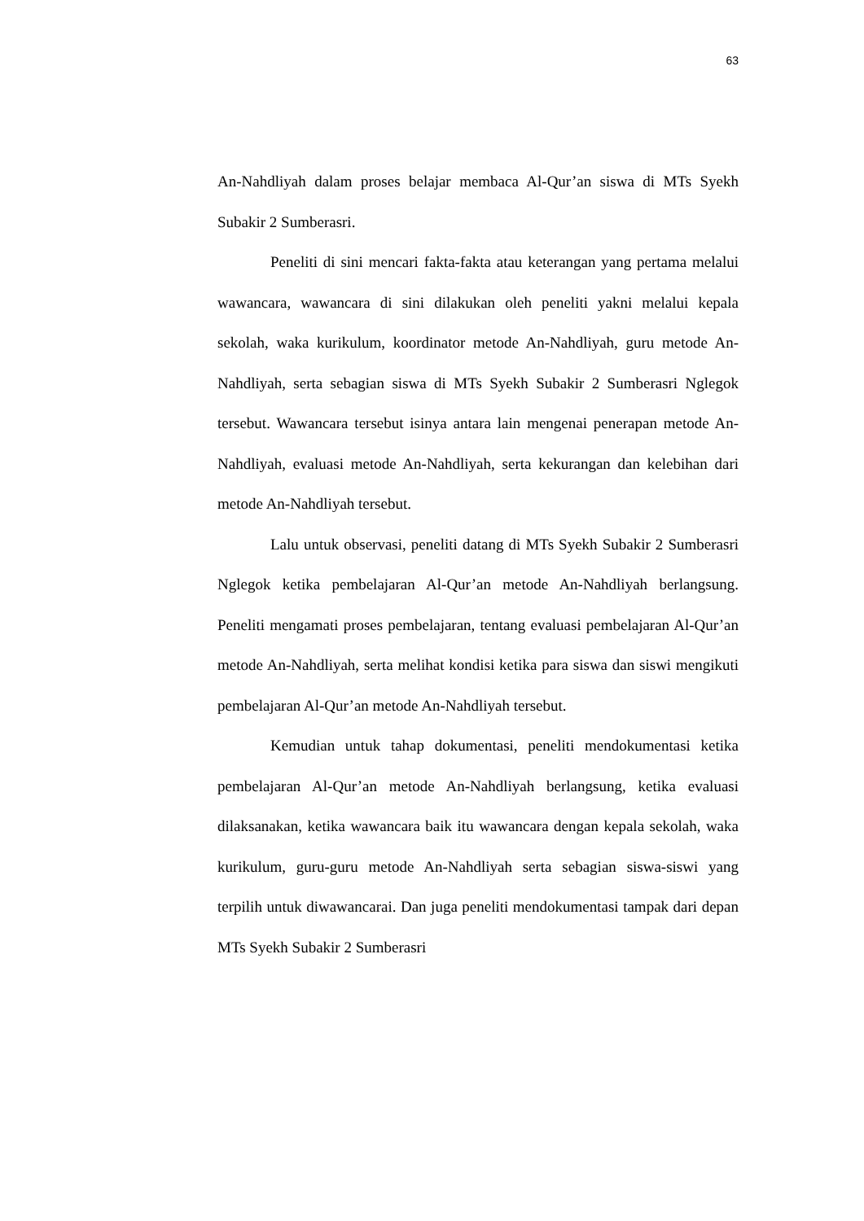63
An-Nahdliyah dalam proses belajar membaca Al-Qur’an siswa di MTs Syekh Subakir 2 Sumberasri.
Peneliti di sini mencari fakta-fakta atau keterangan yang pertama melalui wawancara, wawancara di sini dilakukan oleh peneliti yakni melalui kepala sekolah, waka kurikulum, koordinator metode An-Nahdliyah, guru metode An-Nahdliyah, serta sebagian siswa di MTs Syekh Subakir 2 Sumberasri Nglegok tersebut. Wawancara tersebut isinya antara lain mengenai penerapan metode An-Nahdliyah, evaluasi metode An-Nahdliyah, serta kekurangan dan kelebihan dari metode An-Nahdliyah tersebut.
Lalu untuk observasi, peneliti datang di MTs Syekh Subakir 2 Sumberasri Nglegok ketika pembelajaran Al-Qur’an metode An-Nahdliyah berlangsung. Peneliti mengamati proses pembelajaran, tentang evaluasi pembelajaran Al-Qur’an metode An-Nahdliyah, serta melihat kondisi ketika para siswa dan siswi mengikuti pembelajaran Al-Qur’an metode An-Nahdliyah tersebut.
Kemudian untuk tahap dokumentasi, peneliti mendokumentasi ketika pembelajaran Al-Qur’an metode An-Nahdliyah berlangsung, ketika evaluasi dilaksanakan, ketika wawancara baik itu wawancara dengan kepala sekolah, waka kurikulum, guru-guru metode An-Nahdliyah serta sebagian siswa-siswi yang terpilih untuk diwawancarai. Dan juga peneliti mendokumentasi tampak dari depan MTs Syekh Subakir 2 Sumberasri